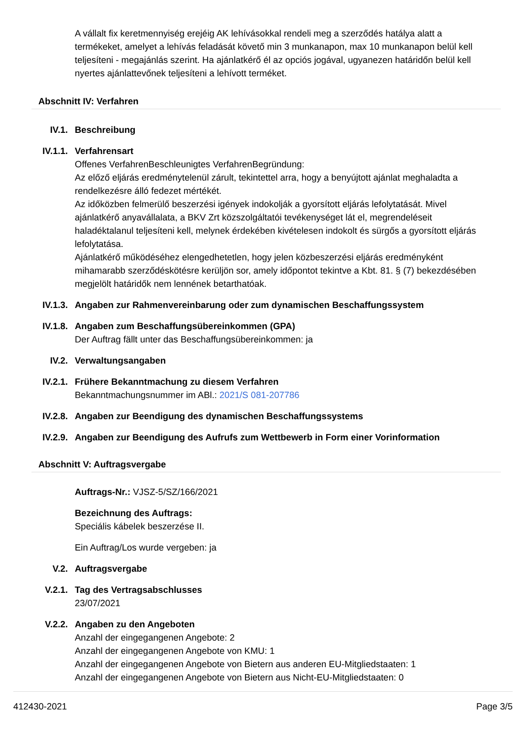A vállalt fix keretmennyiség erejéig AK lehívásokkal rendeli meg a szerződés hatálya alatt a termékeket, amelyet a lehívás feladását követő min 3 munkanapon, max 10 munkanapon belül kell teljesíteni - megajánlás szerint. Ha ajánlatkérő él az opciós jogával, ugyanezen határidőn belül kell nyertes ajánlattevőnek teljesíteni a lehívott terméket.
Abschnitt IV: Verfahren
IV.1. Beschreibung
IV.1.1. Verfahrensart
Offenes VerfahrenBeschleunigtes VerfahrenBegründung:
Az előző eljárás eredménytelenül zárult, tekintettel arra, hogy a benyújtott ajánlat meghaladta a rendelkezésre álló fedezet mértékét.
Az időközben felmerülő beszerzési igények indokolják a gyorsított eljárás lefolytatását. Mivel ajánlatkérő anyavállalata, a BKV Zrt közszolgáltatói tevékenységet lát el, megrendeléseit haladéktalanul teljesíteni kell, melynek érdekében kivételesen indokolt és sürgős a gyorsított eljárás lefolytatása.
Ajánlatkérő működéséhez elengedhetetlen, hogy jelen közbeszerzési eljárás eredményként mihamarabb szerződéskötésre kerüljön sor, amely időpontot tekintve a Kbt. 81. § (7) bekezdésében megjelölt határidők nem lennének betarthatóak.
IV.1.3. Angaben zur Rahmenvereinbarung oder zum dynamischen Beschaffungssystem
IV.1.8. Angaben zum Beschaffungsübereinkommen (GPA)
Der Auftrag fällt unter das Beschaffungsübereinkommen: ja
IV.2. Verwaltungsangaben
IV.2.1. Frühere Bekanntmachung zu diesem Verfahren
Bekanntmachungsnummer im ABl.: 2021/S 081-207786
IV.2.8. Angaben zur Beendigung des dynamischen Beschaffungssystems
IV.2.9. Angaben zur Beendigung des Aufrufs zum Wettbewerb in Form einer Vorinformation
Abschnitt V: Auftragsvergabe
Auftrags-Nr.: VJSZ-5/SZ/166/2021
Bezeichnung des Auftrags:
Speciális kábelek beszerzése II.
Ein Auftrag/Los wurde vergeben: ja
V.2. Auftragsvergabe
V.2.1. Tag des Vertragsabschlusses
23/07/2021
V.2.2. Angaben zu den Angeboten
Anzahl der eingegangenen Angebote: 2
Anzahl der eingegangenen Angebote von KMU: 1
Anzahl der eingegangenen Angebote von Bietern aus anderen EU-Mitgliedstaaten: 1
Anzahl der eingegangenen Angebote von Bietern aus Nicht-EU-Mitgliedstaaten: 0
412430-2021 Page 3/5